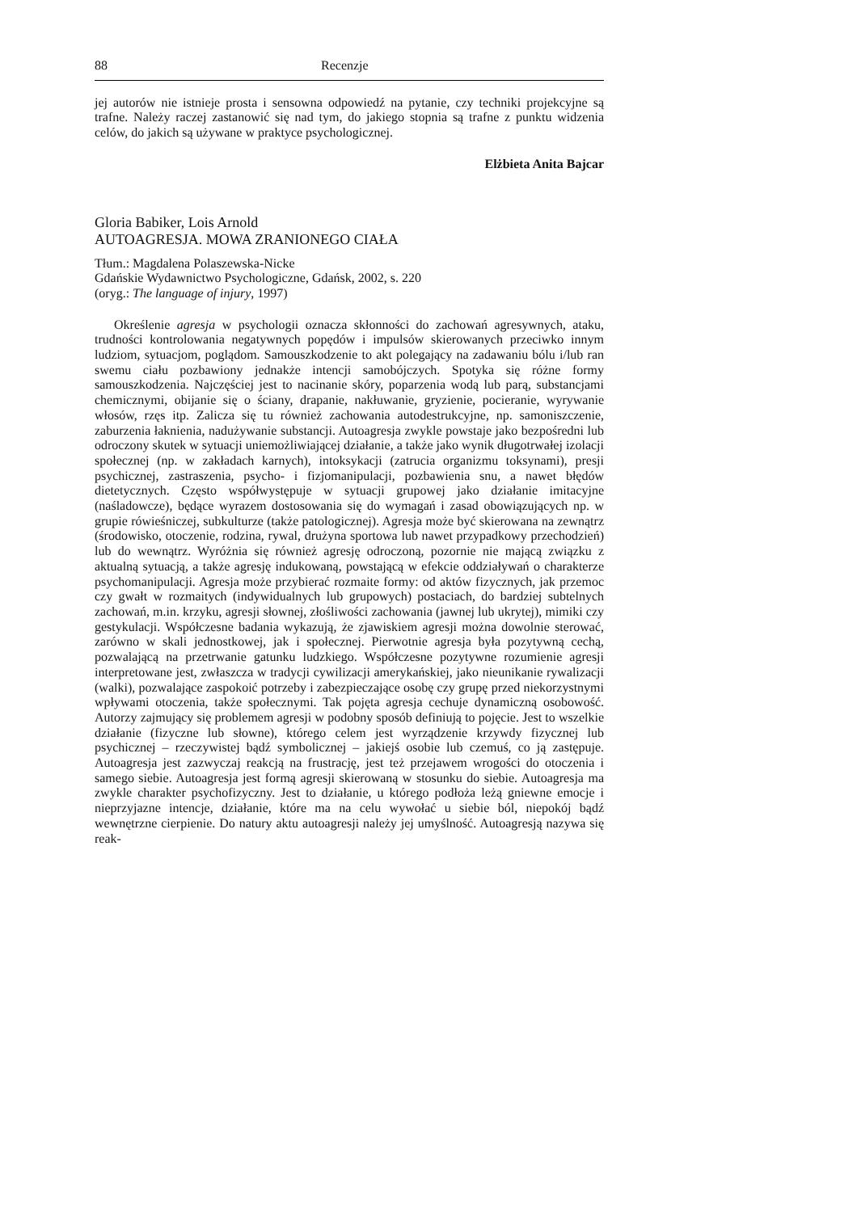88 Recenzje
jej autorów nie istnieje prosta i sensowna odpowiedź na pytanie, czy techniki projekcyjne są trafne. Należy raczej zastanowić się nad tym, do jakiego stopnia są trafne z punktu widzenia celów, do jakich są używane w praktyce psychologicznej.
Elżbieta Anita Bajcar
Gloria Babiker, Lois Arnold
AUTOAGRESJA. MOWA ZRANIONEGO CIAŁA
Tłum.: Magdalena Polaszewska-Nicke
Gdańskie Wydawnictwo Psychologiczne, Gdańsk, 2002, s. 220
(oryg.: The language of injury, 1997)
Określenie agresja w psychologii oznacza skłonności do zachowań agresywnych, ataku, trudności kontrolowania negatywnych popędów i impulsów skierowanych przeciwko innym ludziom, sytuacjom, poglądom. Samouszkodzenie to akt polegający na zadawaniu bólu i/lub ran swemu ciału pozbawiony jednakże intencji samobójczych. Spotyka się różne formy samouszkodzenia. Najczęściej jest to nacinanie skóry, poparzenia wodą lub parą, substancjami chemicznymi, obijanie się o ściany, drapanie, nakłuwanie, gryzienie, pocieranie, wyrywanie włosów, rzęs itp. Zalicza się tu również zachowania autodestrukcyjne, np. samoniszczenie, zaburzenia łaknienia, nadużywanie substancji. Autoagresja zwykle powstaje jako bezpośredni lub odroczony skutek w sytuacji uniemożliwiającej działanie, a także jako wynik długotrwałej izolacji społecznej (np. w zakładach karnych), intoksykacji (zatrucia organizmu toksynami), presji psychicznej, zastraszenia, psycho- i fizjomanipulacji, pozbawienia snu, a nawet błędów dietetycznych. Często współwystępuje w sytuacji grupowej jako działanie imitacyjne (naśladowcze), będące wyrazem dostosowania się do wymagań i zasad obowiązujących np. w grupie rówieśniczej, subkulturze (także patologicznej). Agresja może być skierowana na zewnątrz (środowisko, otoczenie, rodzina, rywal, drużyna sportowa lub nawet przypadkowy przechodzień) lub do wewnątrz. Wyróżnia się również agresję odroczoną, pozornie nie mającą związku z aktualną sytuacją, a także agresję indukowaną, powstającą w efekcie oddziaływań o charakterze psychomanipulacji. Agresja może przybierać rozmaite formy: od aktów fizycznych, jak przemoc czy gwałt w rozmaitych (indywidualnych lub grupowych) postaciach, do bardziej subtelnych zachowań, m.in. krzyku, agresji słownej, złośliwości zachowania (jawnej lub ukrytej), mimiki czy gestykulacji. Współczesne badania wykazują, że zjawiskiem agresji można dowolnie sterować, zarówno w skali jednostkowej, jak i społecznej. Pierwotnie agresja była pozytywną cechą, pozwalającą na przetrwanie gatunku ludzkiego. Współczesne pozytywne rozumienie agresji interpretowane jest, zwłaszcza w tradycji cywilizacji amerykańskiej, jako nieunikanie rywalizacji (walki), pozwalające zaspokoić potrzeby i zabezpieczające osobę czy grupę przed niekorzystnymi wpływami otoczenia, także społecznymi. Tak pojęta agresja cechuje dynamiczną osobowość. Autorzy zajmujący się problemem agresji w podobny sposób definiują to pojęcie. Jest to wszelkie działanie (fizyczne lub słowne), którego celem jest wyrządzenie krzywdy fizycznej lub psychicznej – rzeczywistej bądź symbolicznej – jakiejś osobie lub czemuś, co ją zastępuje. Autoagresja jest zazwyczaj reakcją na frustrację, jest też przejawem wrogości do otoczenia i samego siebie. Autoagresja jest formą agresji skierowaną w stosunku do siebie. Autoagresja ma zwykle charakter psychofizyczny. Jest to działanie, u którego podłoża leżą gniewne emocje i nieprzyjazne intencje, działanie, które ma na celu wywołać u siebie ból, niepokój bądź wewnętrzne cierpienie. Do natury aktu autoagresji należy jej umyślność. Autoagresją nazywa się reak-